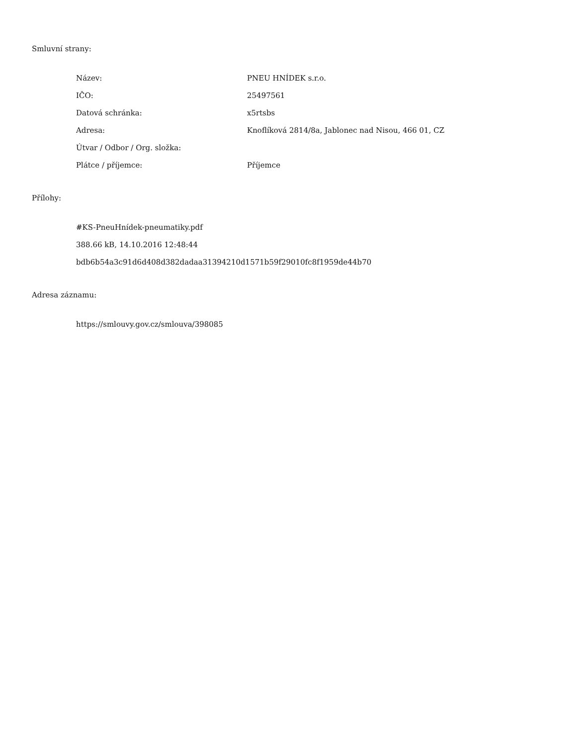Smluvní strany:
| Název: | PNEU HNÍDEK s.r.o. |
| IČO: | 25497561 |
| Datová schránka: | x5rtsbs |
| Adresa: | Knoflíková 2814/8a, Jablonec nad Nisou, 466 01, CZ |
| Útvar / Odbor / Org. složka: | |
| Plátce / příjemce: | Příjemce |
Přílohy:
#KS-PneuHnídek-pneumatiky.pdf
388.66 kB, 14.10.2016 12:48:44
bdb6b54a3c91d6d408d382dadaa31394210d1571b59f29010fc8f1959de44b70
Adresa záznamu:
https://smlouvy.gov.cz/smlouva/398085